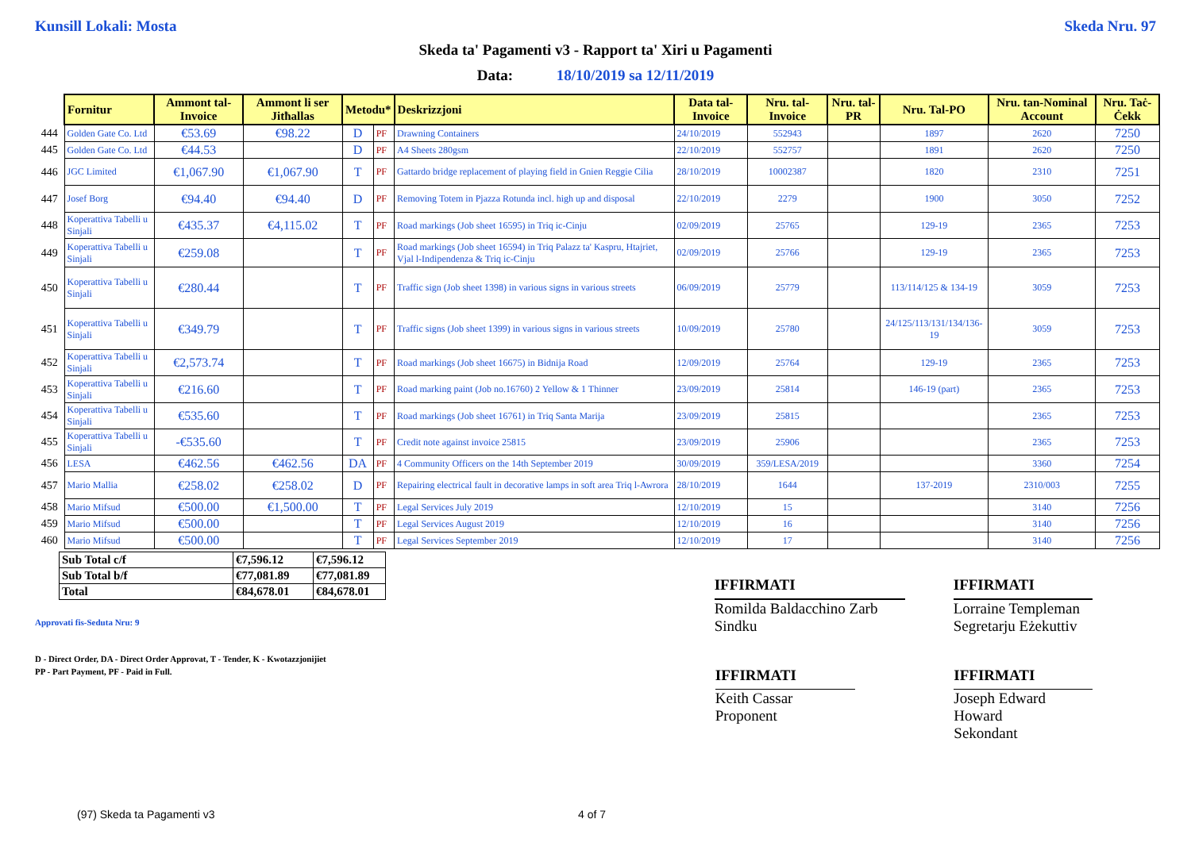Kunsill Lokali: Mosta Skeda Nru. 97
Skeda ta' Pagamenti v3 - Rapport ta' Xiri u Pagamenti
Data: 18/10/2019 sa 12/11/2019
| | Fornitur | Ammont tal-Invoice | Ammont li ser Jitħallas | Metodu* | | Deskrizzjoni | Data tal-Invoice | Nru. tal-Invoice | Nru. tal-PR | Nru. Tal-PO | Nru. tan-Nominal Account | Nru. Taċ-Ċekk |
| 444 | Golden Gate Co. Ltd | €53.69 | €98.22 | D | PF | Drawning Containers | 24/10/2019 | 552943 | | 1897 | 2620 | 7250 |
| 445 | Golden Gate Co. Ltd | €44.53 | | D | PF | A4 Sheets 280gsm | 22/10/2019 | 552757 | | 1891 | 2620 | 7250 |
| 446 | JGC Limited | €1,067.90 | €1,067.90 | T | PF | Gattardo bridge replacement of playing field in Gnien Reggie Cilia | 28/10/2019 | 10002387 | | 1820 | 2310 | 7251 |
| 447 | Josef Borg | €94.40 | €94.40 | D | PF | Removing Totem in Pjazza Rotunda incl. high up and disposal | 22/10/2019 | 2279 | | 1900 | 3050 | 7252 |
| 448 | Koperattiva Tabelli u Sinjali | €435.37 | €4,115.02 | T | PF | Road markings (Job sheet 16595) in Triq ic-Cinju | 02/09/2019 | 25765 | | 129-19 | 2365 | 7253 |
| 449 | Koperattiva Tabelli u Sinjali | €259.08 | | T | PF | Road markings (Job sheet 16594) in Triq Palazz ta' Kaspru, Htajriet, Vjal l-Indipendenza & Triq ic-Cinju | 02/09/2019 | 25766 | | 129-19 | 2365 | 7253 |
| 450 | Koperattiva Tabelli u Sinjali | €280.44 | | T | PF | Traffic sign (Job sheet 1398) in various signs in various streets | 06/09/2019 | 25779 | | 113/114/125 & 134-19 | 3059 | 7253 |
| 451 | Koperattiva Tabelli u Sinjali | €349.79 | | T | PF | Traffic signs (Job sheet 1399) in various signs in various streets | 10/09/2019 | 25780 | | 24/125/113/131/134/136-19 | 3059 | 7253 |
| 452 | Koperattiva Tabelli u Sinjali | €2,573.74 | | T | PF | Road markings (Job sheet 16675) in Bidnija Road | 12/09/2019 | 25764 | | 129-19 | 2365 | 7253 |
| 453 | Koperattiva Tabelli u Sinjali | €216.60 | | T | PF | Road marking paint (Job no.16760) 2 Yellow & 1 Thinner | 23/09/2019 | 25814 | | 146-19 (part) | 2365 | 7253 |
| 454 | Koperattiva Tabelli u Sinjali | €535.60 | | T | PF | Road markings (Job sheet 16761) in Triq Santa Marija | 23/09/2019 | 25815 | | | 2365 | 7253 |
| 455 | Koperattiva Tabelli u Sinjali | -€535.60 | | T | PF | Credit note against invoice 25815 | 23/09/2019 | 25906 | | | 2365 | 7253 |
| 456 | LESA | €462.56 | €462.56 | DA | PF | 4 Community Officers on the 14th September 2019 | 30/09/2019 | 359/LESA/2019 | | | 3360 | 7254 |
| 457 | Mario Mallia | €258.02 | €258.02 | D | PF | Repairing electrical fault in decorative lamps in soft area Triq l-Awrora | 28/10/2019 | 1644 | | 137-2019 | 2310/003 | 7255 |
| 458 | Mario Mifsud | €500.00 | €1,500.00 | T | PF | Legal Services July 2019 | 12/10/2019 | 15 | | | 3140 | 7256 |
| 459 | Mario Mifsud | €500.00 | | T | PF | Legal Services August 2019 | 12/10/2019 | 16 | | | 3140 | 7256 |
| 460 | Mario Mifsud | €500.00 | | T | PF | Legal Services September 2019 | 12/10/2019 | 17 | | | 3140 | 7256 |
| Sub Total c/f | €7,596.12 | €7,596.12 |
| Sub Total b/f | €77,081.89 | €77,081.89 |
| Total | €84,678.01 | €84,678.01 |
IFFIRMATI
Romilda Baldacchino Zarb
Sindku
IFFIRMATI
Lorraine Templeman
Segretarju Eżekuttiv
Approvati fis-Seduta Nru: 9
D - Direct Order, DA - Direct Order Approvat, T - Tender, K - Kwotazzjonijiet
PP - Part Payment, PF - Paid in Full.
IFFIRMATI
Keith Cassar
Proponent
IFFIRMATI
Joseph Edward Howard
Sekondant
(97) Skeda ta Pagamenti v3 4 of 7